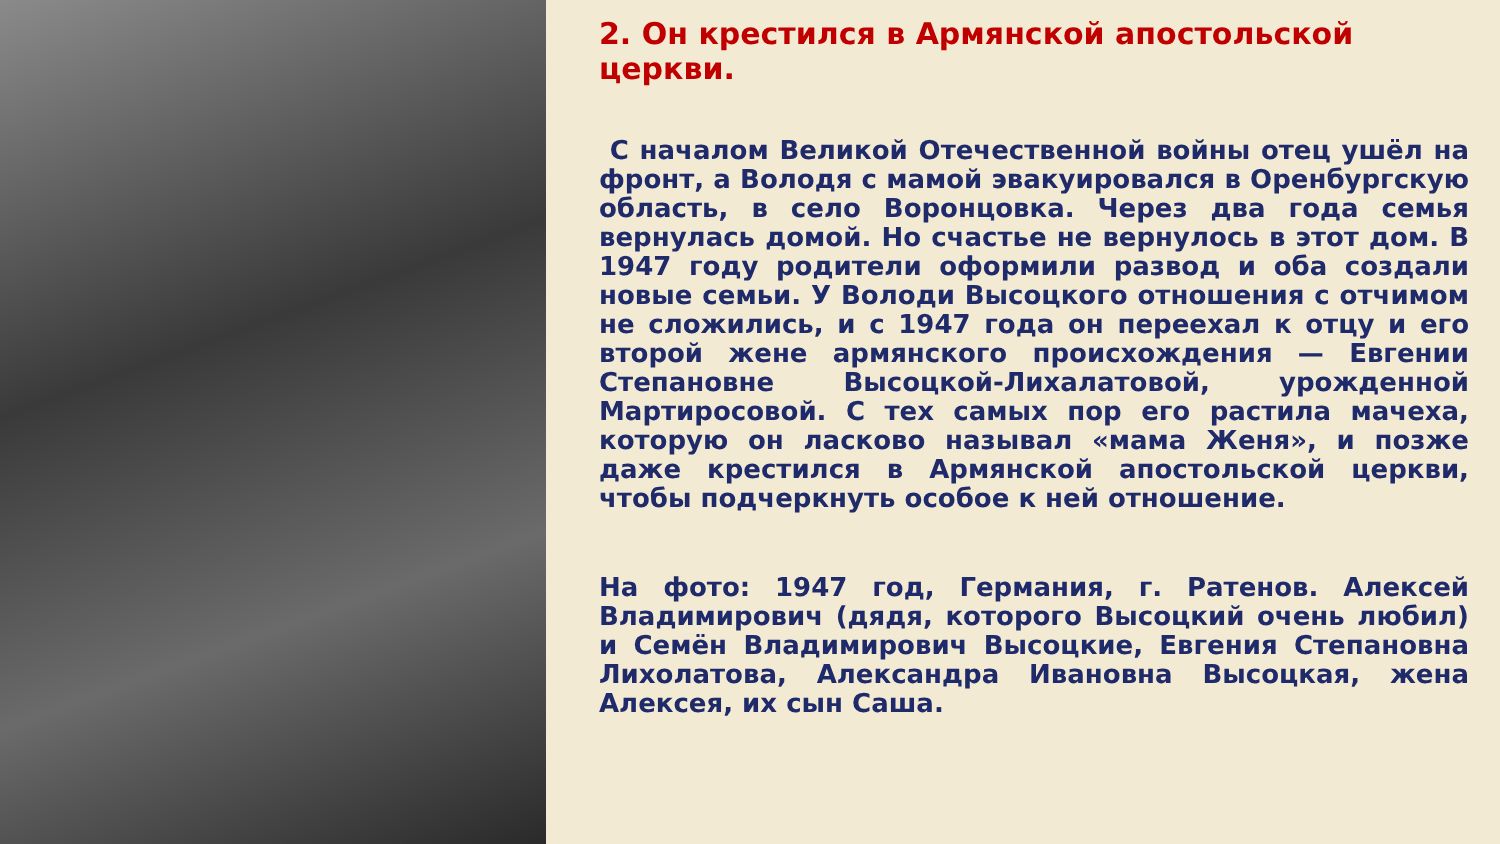2. Он крестился в Армянской апостольской церкви.
С началом Великой Отечественной войны отец ушёл на фронт, а Володя с мамой эвакуировался в Оренбургскую область, в село Воронцовка. Через два года семья вернулась домой. Но счастье не вернулось в этот дом. В 1947 году родители оформили развод и оба создали новые семьи. У Володи Высоцкого отношения с отчимом не сложились, и с 1947 года он переехал к отцу и его второй жене армянского происхождения — Евгении Степановне Высоцкой-Лихалатовой, урожденной Мартиросовой. С тех самых пор его растила мачеха, которую он ласково называл «мама Женя», и позже даже крестился в Армянской апостольской церкви, чтобы подчеркнуть особое к ней отношение.
На фото: 1947 год, Германия, г. Ратенов. Алексей Владимирович (дядя, которого Высоцкий очень любил) и Семён Владимирович Высоцкие, Евгения Степановна Лихолатова, Александра Ивановна Высоцкая, жена Алексея, их сын Саша.